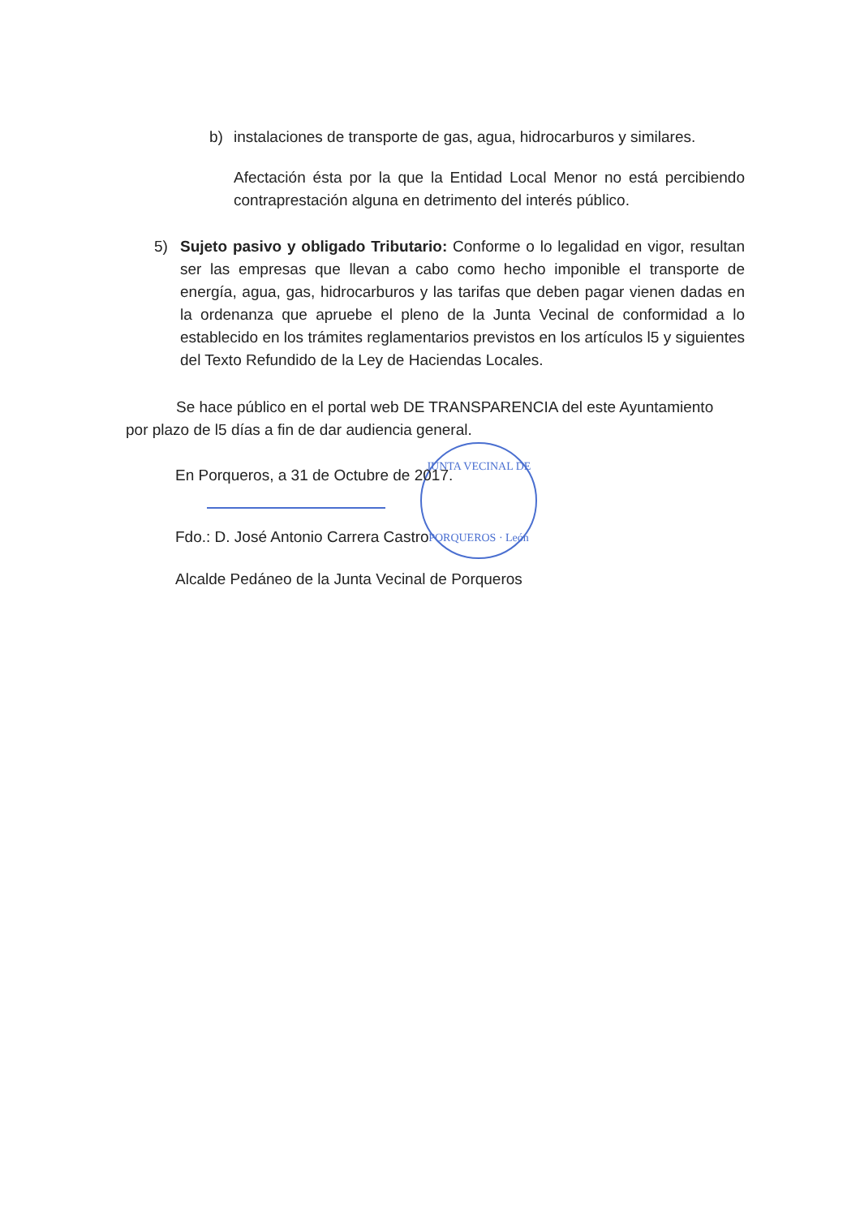b) instalaciones de transporte de gas, agua, hidrocarburos y similares.
Afectación ésta por la que la Entidad Local Menor no está percibiendo contraprestación alguna en detrimento del interés público.
5) Sujeto pasivo y obligado Tributario: Conforme o lo legalidad en vigor, resultan ser las empresas que llevan a cabo como hecho imponible el transporte de energía, agua, gas, hidrocarburos y las tarifas que deben pagar vienen dadas en la ordenanza que apruebe el pleno de la Junta Vecinal de conformidad a lo establecido en los trámites reglamentarios previstos en los artículos l5 y siguientes del Texto Refundido de la Ley de Haciendas Locales.
Se hace público en el portal web DE TRANSPARENCIA del este Ayuntamiento por plazo de l5 días a fin de dar audiencia general.
JUNTA VECINAL DE
PORQUEROS · León
En Porqueros, a 31 de Octubre de 2017.
Fdo.: D. José Antonio Carrera Castro
Alcalde Pedáneo de la Junta Vecinal de Porqueros